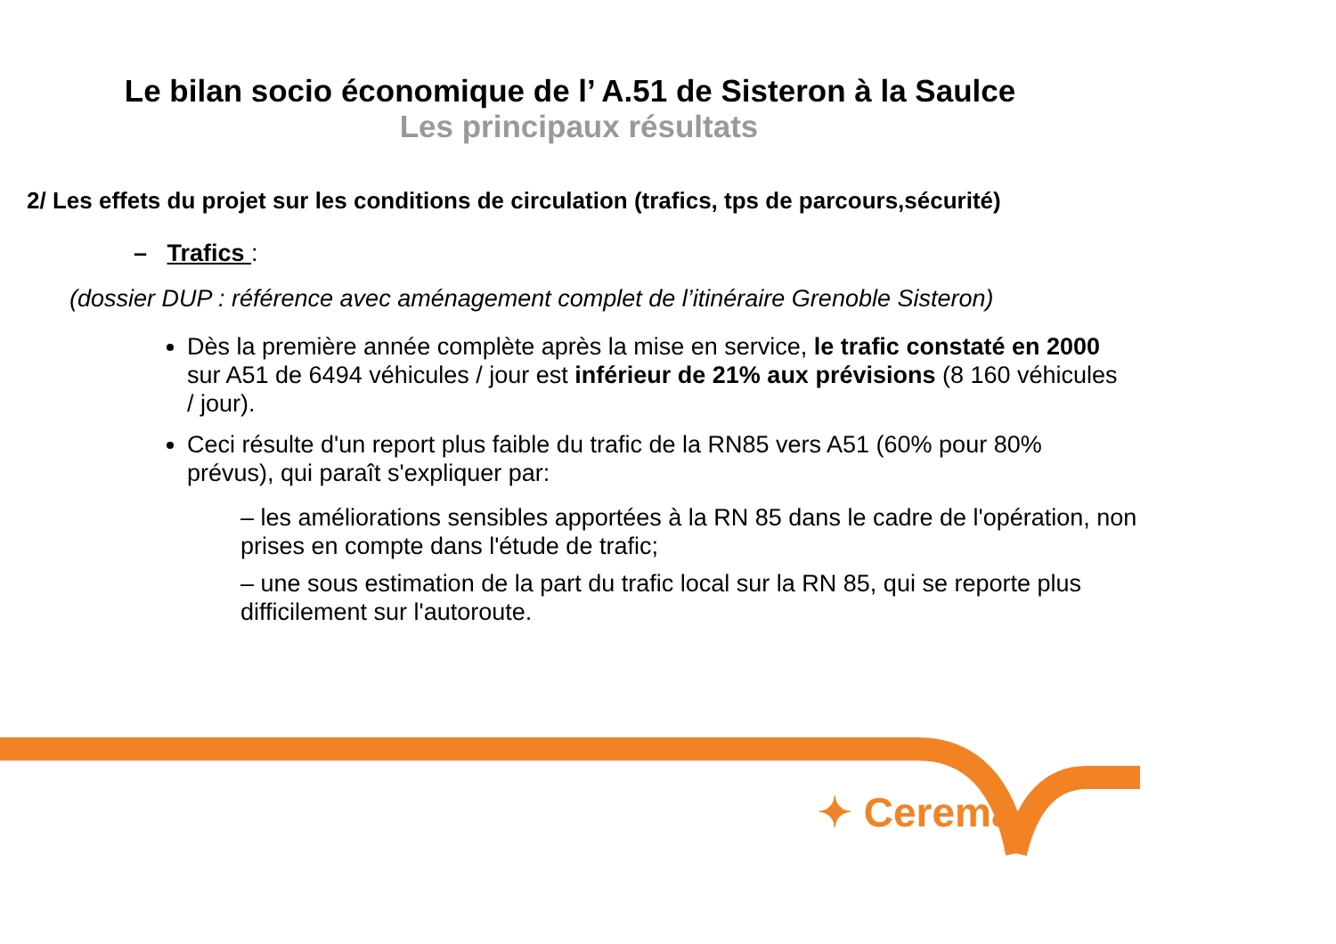Le bilan socio économique de l’ A.51 de Sisteron à la Saulce
Les principaux résultats
2/ Les effets du projet sur les conditions de circulation (trafics, tps de parcours,sécurité)
– Trafics :
(dossier DUP : référence avec aménagement complet de l’itinéraire Grenoble Sisteron)
Dès la première année complète après la mise en service, le trafic constaté en 2000 sur A51 de 6494 véhicules / jour est inférieur de 21% aux prévisions (8 160 véhicules / jour).
Ceci résulte d'un report plus faible du trafic de la RN85 vers A51 (60% pour 80% prévus), qui paraît s'expliquer par:
– les améliorations sensibles apportées à la RN 85 dans le cadre de l'opération, non prises en compte dans l'étude de trafic;
– une sous estimation de la part du trafic local sur la RN 85, qui se reporte plus difficilement sur l'autoroute.
✦ Cerema